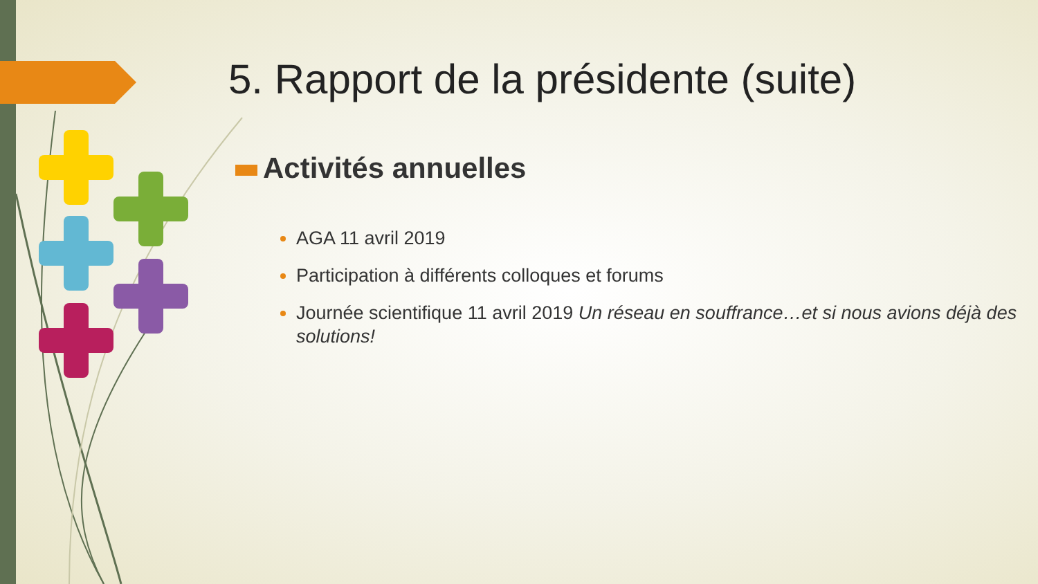5. Rapport de la présidente (suite)
Activités annuelles
AGA 11 avril 2019
Participation à différents colloques et forums
Journée scientifique 11 avril 2019 Un réseau en souffrance…et si nous avions déjà des solutions!